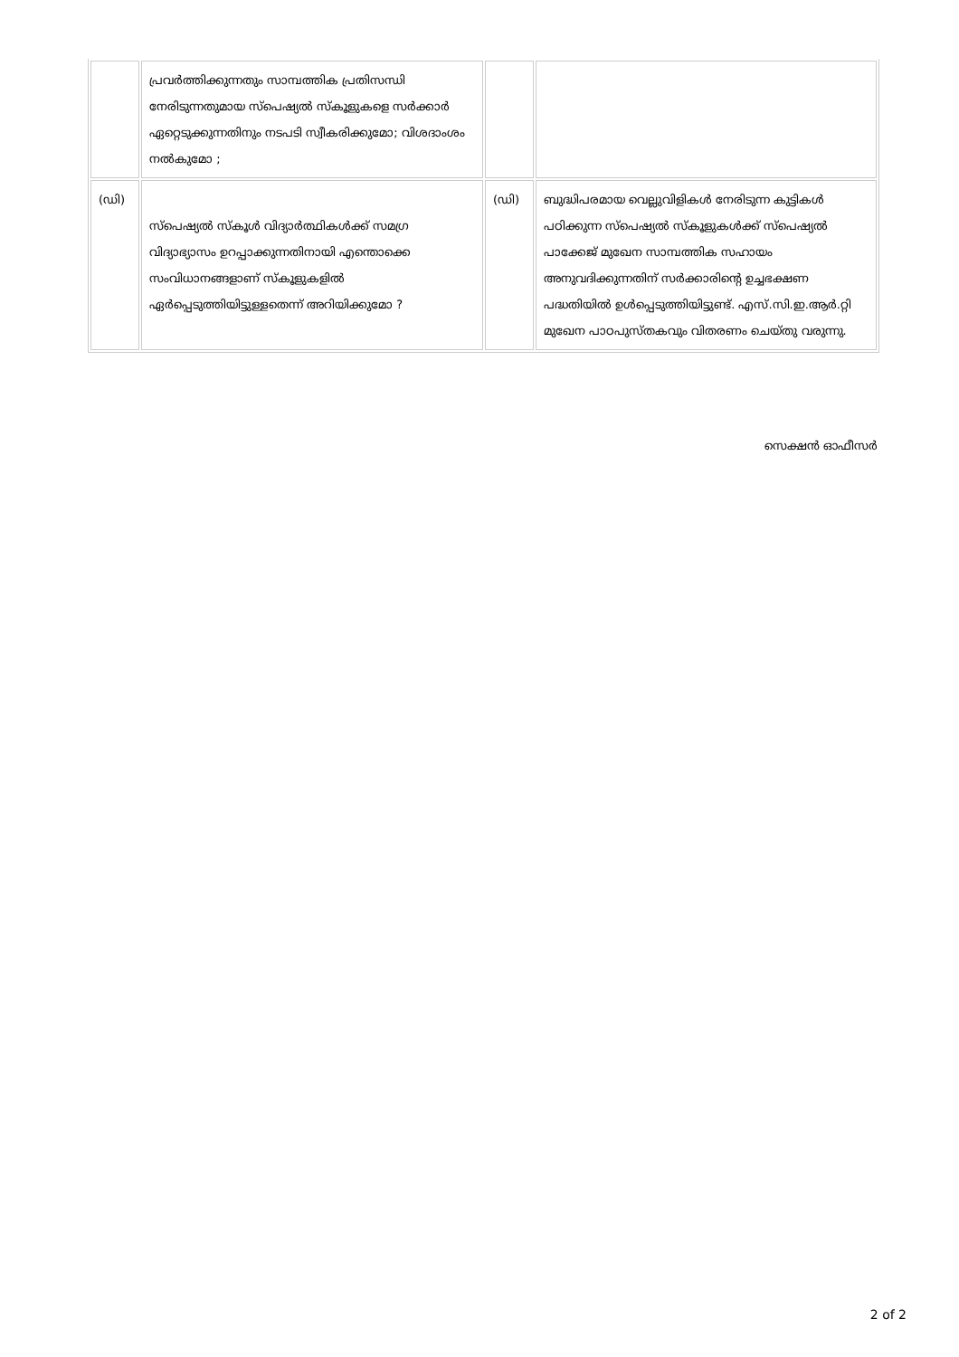| | പ്രവർത്തിക്കുന്നതും സാമ്പത്തിക പ്രതിസന്ധി നേരിടുന്നതുമായ സ്പെഷ്യൽ സ്കൂളുകളെ സർക്കാർ ഏറ്റെടുക്കുന്നതിനും നടപടി സ്വീകരിക്കുമോ; വിശദാംശം നൽകുമോ ; | | |
| (ഡി) | സ്പെഷ്യൽ സ്കൂൾ വിദ്യാർത്ഥികൾക്ക് സമഗ്ര വിദ്യാഭ്യാസം ഉറപ്പാക്കുന്നതിനായി എന്തൊക്കെ സംവിധാനങ്ങളാണ് സ്കൂളുകളിൽ ഏർപ്പെടുത്തിയിട്ടുള്ളതെന്ന് അറിയിക്കുമോ ? | (ഡി) | ബുദ്ധിപരമായ വെല്ലുവിളികൾ നേരിടുന്ന കുട്ടികൾ പഠിക്കുന്ന സ്പെഷ്യൽ സ്കൂളുകൾക്ക് സ്പെഷ്യൽ പാക്കേജ് മുഖേന സാമ്പത്തിക സഹായം അനുവദിക്കുന്നതിന് സർക്കാരിന്റെ ഉച്ചഭക്ഷണ പദ്ധതിയിൽ ഉൾപ്പെടുത്തിയിട്ടുണ്ട്. എസ്.സി.ഇ.ആർ.റ്റി മുഖേന പാഠപുസ്തകവും വിതരണം ചെയ്തു വരുന്നു. |
സെക്ഷൻ ഓഫീസർ
2 of 2